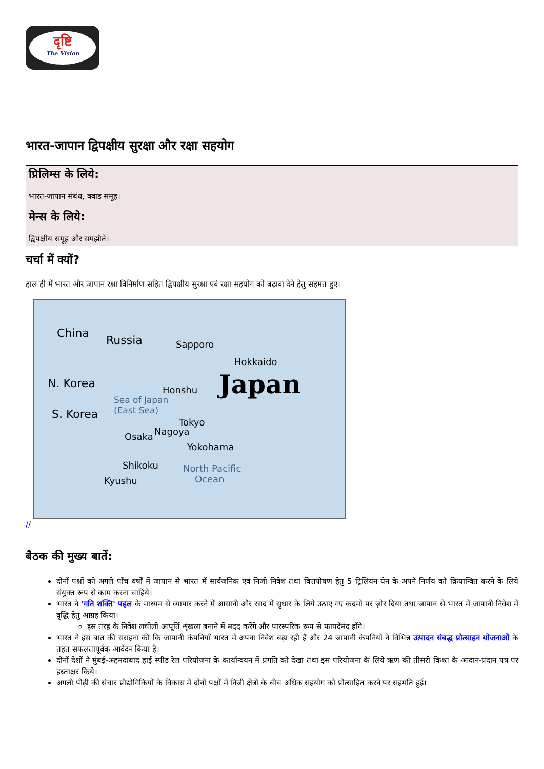दृष्टि
The Vision
भारत-जापान द्विपक्षीय सुरक्षा और रक्षा सहयोग
प्रिलिम्स के लिये:
भारत-जापान संबंध, क्वाड समूह।
मेन्स के लिये:
द्विपक्षीय समूह और समझौते।
चर्चा में क्यों?
हाल ही में भारत और जापान रक्षा विनिर्माण सहित द्विपक्षीय सुरक्षा एवं रक्षा सहयोग को बढ़ावा देने हेतु सहमत हुए।
China
Russia Sapporo
Hokkaido
Japan N. Korea Honshu
Sea of Japan
(East Sea) S. Korea
Tokyo
Nagoya Osaka
Yokohama
Shikoku North Pacific
Ocean Kyushu
//
बैठक की मुख्य बातें:
दोनों पक्षों को अगले पाँच वर्षों में जापान से भारत में सार्वजनिक एवं निजी निवेश तथा वित्तपोषण हेतु 5 ट्रिलियन येन के अपने निर्णय को क्रियान्वित करने के लिये संयुक्त रूप से काम करना चाहिये।
भारत ने 'गति शक्ति' पहल के माध्यम से व्यापार करने में आसानी और रसद में सुधार के लिये उठाए गए कदमों पर ज़ोर दिया तथा जापान से भारत में जापानी निवेश में वृद्धि हेतु आग्रह किया।
इस तरह के निवेश लचीली आपूर्ति शृंखला बनाने में मदद करेंगे और पारस्परिक रूप से फायदेमंद होंगे।
भारत ने इस बात की सराहना की कि जापानी कंपनियाँ भारत में अपना निवेश बढ़ा रही हैं और 24 जापानी कंपनियों ने विभिन्न उत्पादन संबद्ध प्रोत्साहन योजनाओं के तहत सफलतापूर्वक आवेदन किया है।
दोनों देशों ने मुंबई-अहमदाबाद हाई स्पीड रेल परियोजना के कार्यान्वयन में प्रगति को देखा तथा इस परियोजना के लिये ऋण की तीसरी किश्त के आदान-प्रदान पत्र पर हस्ताक्षर किये।
अगली पीढ़ी की संचार प्रौद्योगिकियों के विकास में दोनों पक्षों में निजी क्षेत्रों के बीच अधिक सहयोग को प्रोत्साहित करने पर सहमति हुई।